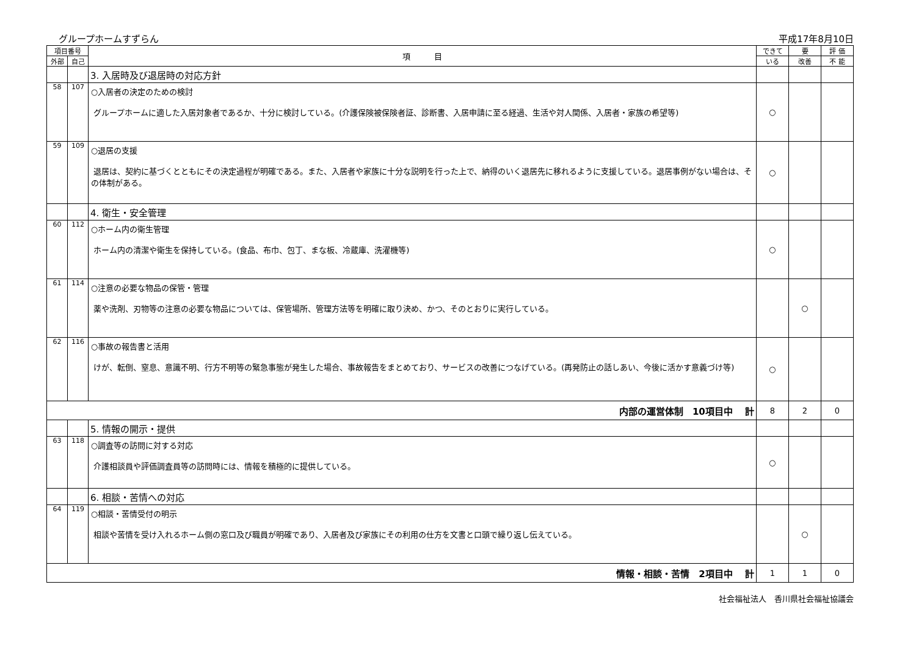グループホームすずらん 平成17年8月10日
| 項目番号 | | 項 目 | できて | 要 | 評 価 |
| --- | --- | --- | --- | --- | --- |
| 外部 | 自己 | | いる | 改善 | 不 能 |
| | | 3. 入居時及び退居時の対応方針 | | | |
| 58 | 107 | ○入居者の決定のための検討 グループホームに適した入居対象者であるか、十分に検討している。(介護保険被保険者証、診断書、入居申請に至る経過、生活や対人関係、入居者・家族の希望等) | ○ | | |
| 59 | 109 | ○退居の支援 退居は、契約に基づくとともにその決定過程が明確である。また、入居者や家族に十分な説明を行った上で、納得のいく退居先に移れるように支援している。退居事例がない場合は、その体制がある。 | ○ | | |
| | | 4. 衛生・安全管理 | | | |
| 60 | 112 | ○ホーム内の衛生管理 ホーム内の清潔や衛生を保持している。(食品、布巾、包丁、まな板、冷蔵庫、洗濯機等) | ○ | | |
| 61 | 114 | ○注意の必要な物品の保管・管理 薬や洗剤、刃物等の注意の必要な物品については、保管場所、管理方法等を明確に取り決め、かつ、そのとおりに実行している。 | | ○ | |
| 62 | 116 | ○事故の報告書と活用 けが、転倒、窒息、意識不明、行方不明等の緊急事態が発生した場合、事故報告をまとめており、サービスの改善につなげている。(再発防止の話しあい、今後に活かす意義づけ等) | ○ | | |
| 内部の運営体制 10項目中 計 | | | 8 | 2 | 0 |
| | | 5. 情報の開示・提供 | | | |
| 63 | 118 | ○調査等の訪問に対する対応 介護相談員や評価調査員等の訪問時には、情報を積極的に提供している。 | ○ | | |
| | | 6. 相談・苦情への対応 | | | |
| 64 | 119 | ○相談・苦情受付の明示 相談や苦情を受け入れるホーム側の窓口及び職員が明確であり、入居者及び家族にその利用の仕方を文書と口頭で繰り返し伝えている。 | | ○ | |
| 情報・相談・苦情 2項目中 計 | | | 1 | 1 | 0 |
社会福祉法人　香川県社会福祉協議会